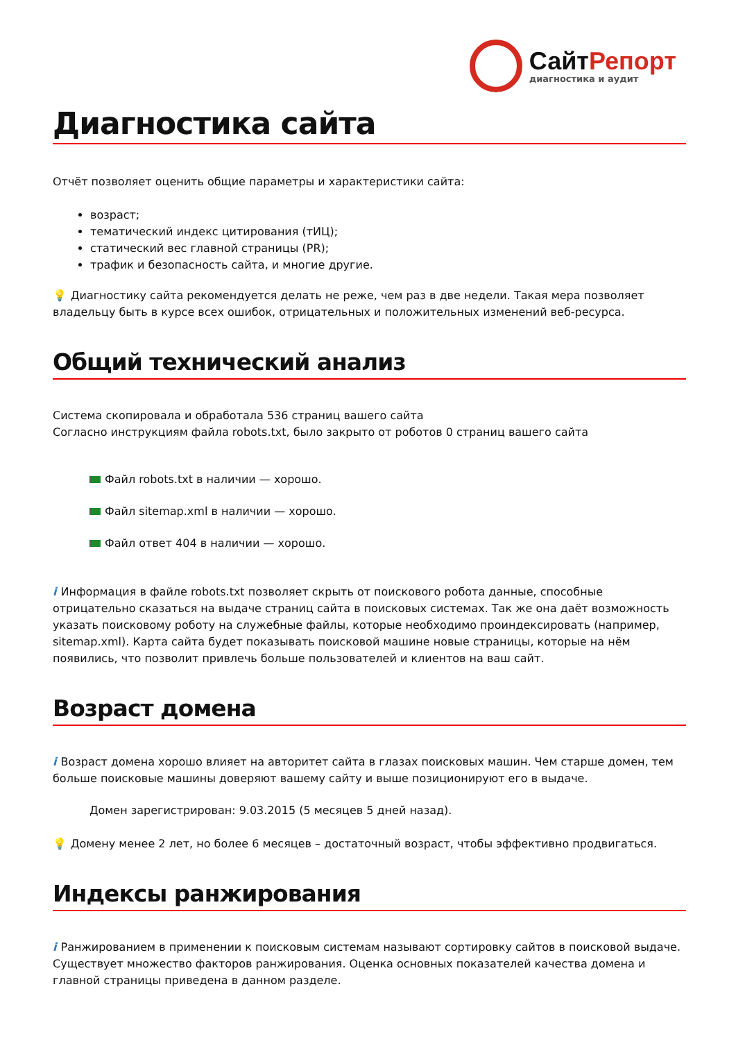СайтРепорт
диагностика и аудит
Диагностика сайта
Отчёт позволяет оценить общие параметры и характеристики сайта:
возраст;
тематический индекс цитирования (тИЦ);
статический вес главной страницы (PR);
трафик и безопасность сайта, и многие другие.
💡 Диагностику сайта рекомендуется делать не реже, чем раз в две недели. Такая мера позволяет владельцу быть в курсе всех ошибок, отрицательных и положительных изменений веб-ресурса.
Общий технический анализ
Система скопировала и обработала 536 страниц вашего сайта
Согласно инструкциям файла robots.txt, было закрыто от роботов 0 страниц вашего сайта
Файл robots.txt в наличии — хорошо.
Файл sitemap.xml в наличии — хорошо.
Файл ответ 404 в наличии — хорошо.
i Информация в файле robots.txt позволяет скрыть от поискового робота данные, способные отрицательно сказаться на выдаче страниц сайта в поисковых системах. Так же она даёт возможность указать поисковому роботу на служебные файлы, которые необходимо проиндексировать (например, sitemap.xml). Карта сайта будет показывать поисковой машине новые страницы, которые на нём появились, что позволит привлечь больше пользователей и клиентов на ваш сайт.
Возраст домена
i Возраст домена хорошо влияет на авторитет сайта в глазах поисковых машин. Чем старше домен, тем больше поисковые машины доверяют вашему сайту и выше позиционируют его в выдаче.
Домен зарегистрирован: 9.03.2015 (5 месяцев 5 дней назад).
💡 Домену менее 2 лет, но более 6 месяцев – достаточный возраст, чтобы эффективно продвигаться.
Индексы ранжирования
i Ранжированием в применении к поисковым системам называют сортировку сайтов в поисковой выдаче. Существует множество факторов ранжирования. Оценка основных показателей качества домена и главной страницы приведена в данном разделе.